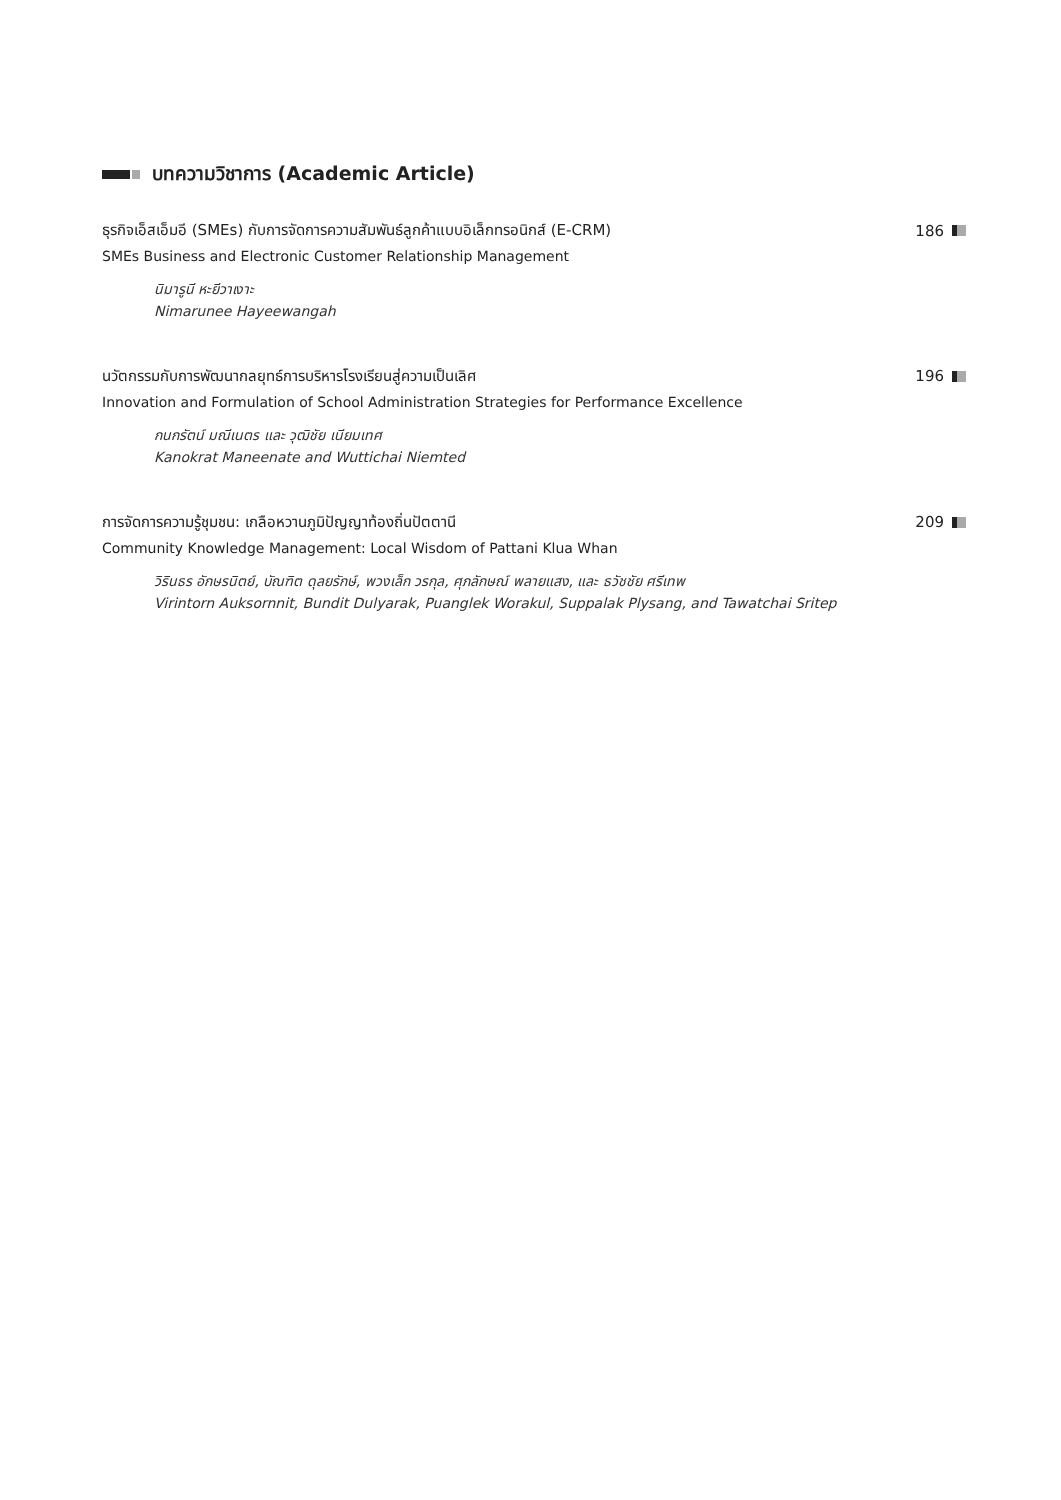บทความวิชาการ (Academic Article)
ธุรกิจเอ็สเอ็มอี (SMEs) กับการจัดการความสัมพันธ์ลูกค้าแบบอิเล็กทรอนิกส์ (E-CRM) 186
SMEs Business and Electronic Customer Relationship Management
นิมารูนี หะยีวาเงาะ
Nimarunee Hayeewangah
นวัตกรรมกับการพัฒนากลยุทธ์การบริหารโรงเรียนสู่ความเป็นเลิศ 196
Innovation and Formulation of School Administration Strategies for Performance Excellence
กนกรัตน์ มณีเนตร และ วุฒิชัย เนียมเทศ
Kanokrat Maneenate and Wuttichai Niemted
การจัดการความรู้ชุมชน: เกลือหวานภูมิปัญญาท้องถิ่นปัตตานี 209
Community Knowledge Management: Local Wisdom of Pattani Klua Whan
วิรินธร อักษรนิตย์, บัณฑิต ดุลยรักษ์, พวงเล็ก วรกุล, ศุภลักษณ์ พลายแสง, และ ธวัชชัย ศรีเทพ
Virintorn Auksornnit, Bundit Dulyarak, Puanglek Worakul, Suppalak Plysang, and Tawatchai Sritep